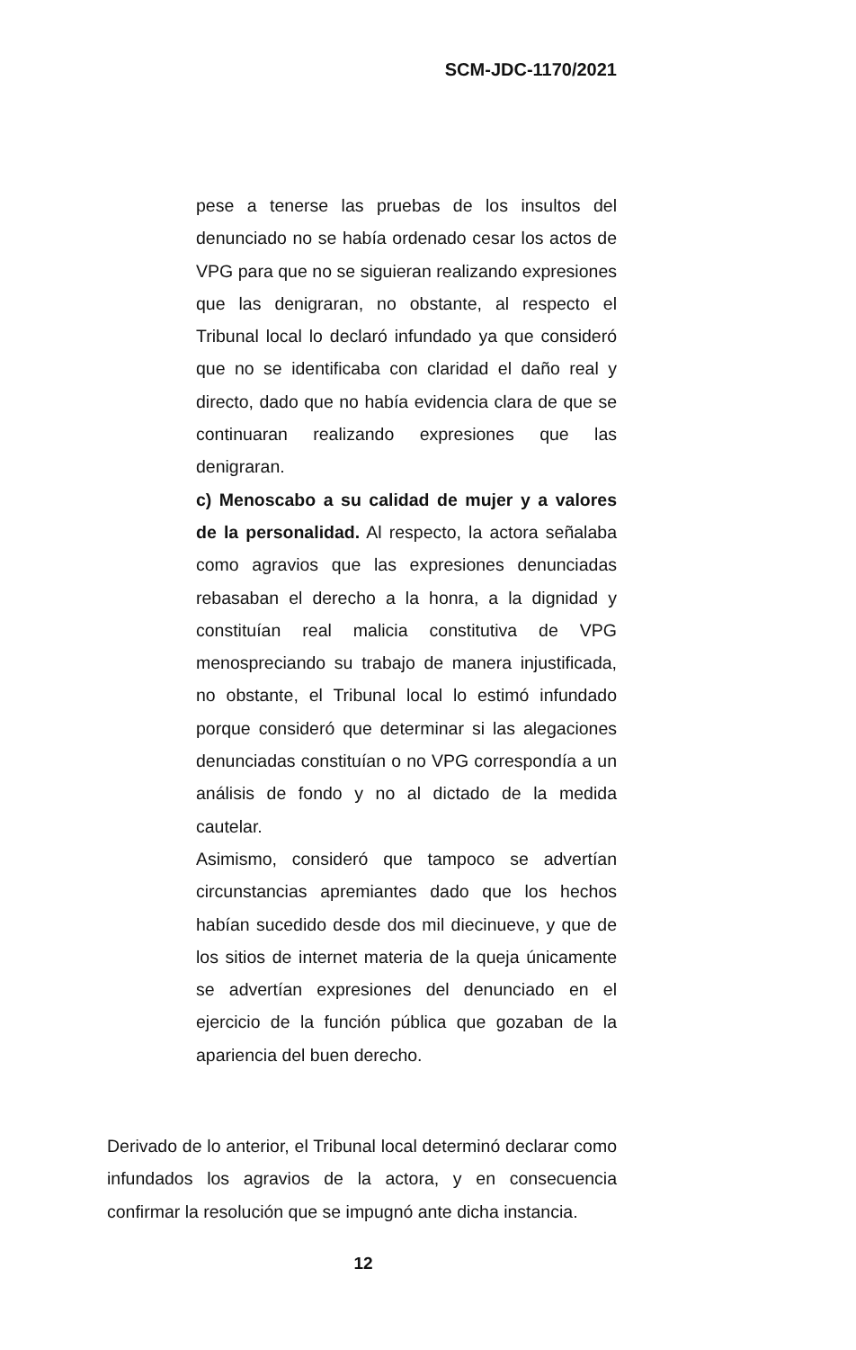SCM-JDC-1170/2021
pese a tenerse las pruebas de los insultos del denunciado no se había ordenado cesar los actos de VPG para que no se siguieran realizando expresiones que las denigraran, no obstante, al respecto el Tribunal local lo declaró infundado ya que consideró que no se identificaba con claridad el daño real y directo, dado que no había evidencia clara de que se continuaran realizando expresiones que las denigraran.
c) Menoscabo a su calidad de mujer y a valores de la personalidad. Al respecto, la actora señalaba como agravios que las expresiones denunciadas rebasaban el derecho a la honra, a la dignidad y constituían real malicia constitutiva de VPG menospreciando su trabajo de manera injustificada, no obstante, el Tribunal local lo estimó infundado porque consideró que determinar si las alegaciones denunciadas constituían o no VPG correspondía a un análisis de fondo y no al dictado de la medida cautelar.
Asimismo, consideró que tampoco se advertían circunstancias apremiantes dado que los hechos habían sucedido desde dos mil diecinueve, y que de los sitios de internet materia de la queja únicamente se advertían expresiones del denunciado en el ejercicio de la función pública que gozaban de la apariencia del buen derecho.
Derivado de lo anterior, el Tribunal local determinó declarar como infundados los agravios de la actora, y en consecuencia confirmar la resolución que se impugnó ante dicha instancia.
12